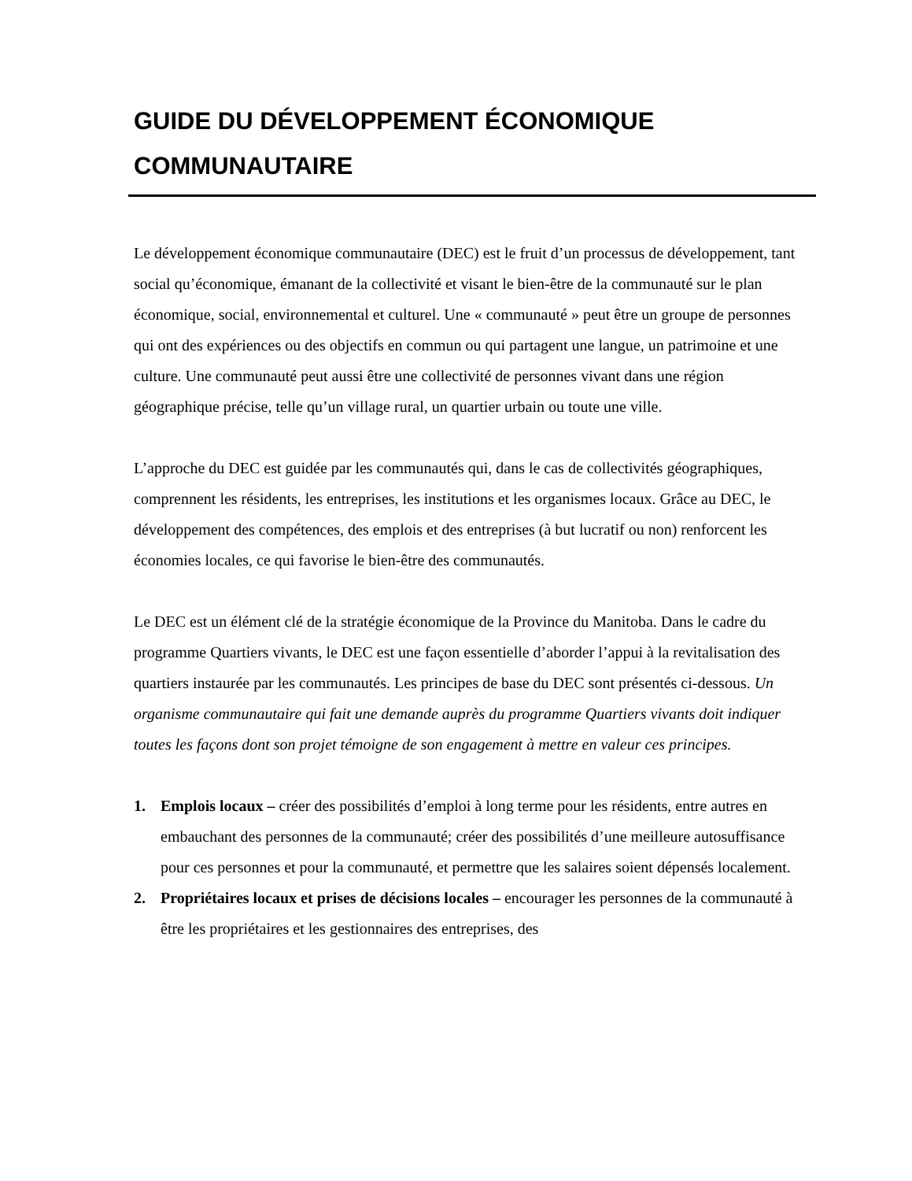GUIDE DU DÉVELOPPEMENT ÉCONOMIQUE COMMUNAUTAIRE
Le développement économique communautaire (DEC) est le fruit d’un processus de développement, tant social qu’économique, émanant de la collectivité et visant le bien-être de la communauté sur le plan économique, social, environnemental et culturel. Une « communauté » peut être un groupe de personnes qui ont des expériences ou des objectifs en commun ou qui partagent une langue, un patrimoine et une culture. Une communauté peut aussi être une collectivité de personnes vivant dans une région géographique précise, telle qu’un village rural, un quartier urbain ou toute une ville.
L’approche du DEC est guidée par les communautés qui, dans le cas de collectivités géographiques, comprennent les résidents, les entreprises, les institutions et les organismes locaux. Grâce au DEC, le développement des compétences, des emplois et des entreprises (à but lucratif ou non) renforcent les économies locales, ce qui favorise le bien-être des communautés.
Le DEC est un élément clé de la stratégie économique de la Province du Manitoba. Dans le cadre du programme Quartiers vivants, le DEC est une façon essentielle d’aborder l’appui à la revitalisation des quartiers instaurée par les communautés. Les principes de base du DEC sont présentés ci-dessous. Un organisme communautaire qui fait une demande auprès du programme Quartiers vivants doit indiquer toutes les façons dont son projet témoigne de son engagement à mettre en valeur ces principes.
1. Emplois locaux – créer des possibilités d’emploi à long terme pour les résidents, entre autres en embauchant des personnes de la communauté; créer des possibilités d’une meilleure autosuffisance pour ces personnes et pour la communauté, et permettre que les salaires soient dépensés localement.
2. Propriétaires locaux et prises de décisions locales – encourager les personnes de la communauté à être les propriétaires et les gestionnaires des entreprises, des